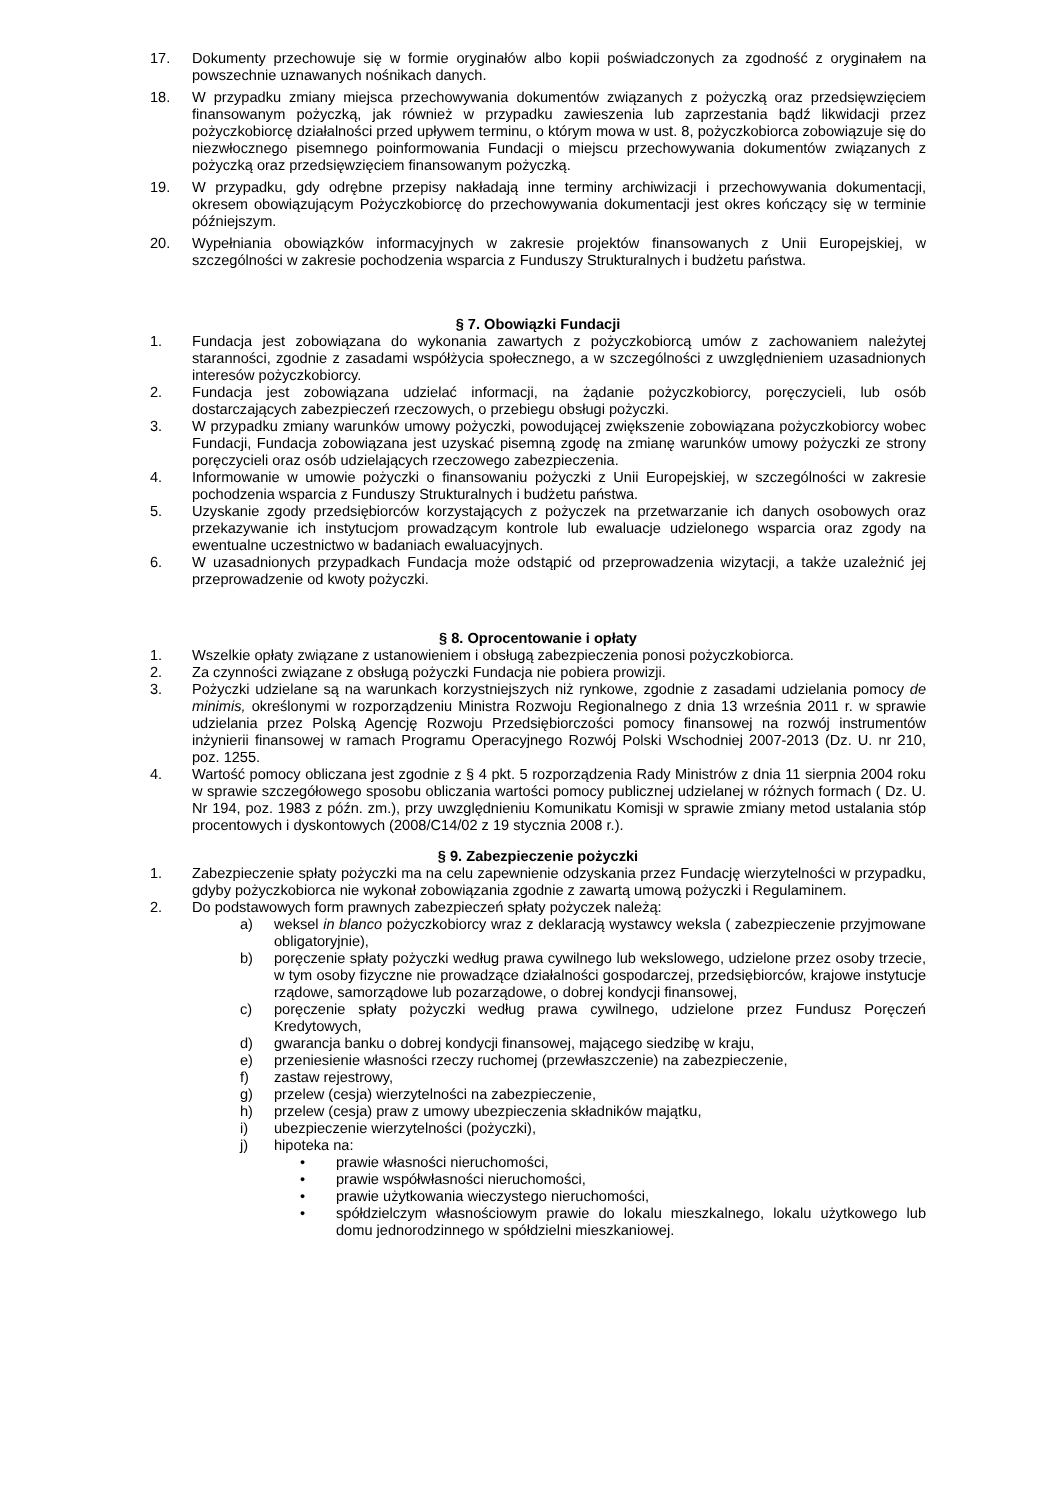17. Dokumenty przechowuje się w formie oryginałów albo kopii poświadczonych za zgodność z oryginałem na powszechnie uznawanych nośnikach danych.
18. W przypadku zmiany miejsca przechowywania dokumentów związanych z pożyczką oraz przedsięwzięciem finansowanym pożyczką, jak również w przypadku zawieszenia lub zaprzestania bądź likwidacji przez pożyczkobiorcę działalności przed upływem terminu, o którym mowa w ust. 8, pożyczkobiorca zobowiązuje się do niezwłocznego pisemnego poinformowania Fundacji o miejscu przechowywania dokumentów związanych z pożyczką oraz przedsięwzięciem finansowanym pożyczką.
19. W przypadku, gdy odrębne przepisy nakładają inne terminy archiwizacji i przechowywania dokumentacji, okresem obowiązującym Pożyczkobiorcę do przechowywania dokumentacji jest okres kończący się w terminie późniejszym.
20. Wypełniania obowiązków informacyjnych w zakresie projektów finansowanych z Unii Europejskiej, w szczególności w zakresie pochodzenia wsparcia z Funduszy Strukturalnych i budżetu państwa.
§ 7. Obowiązki Fundacji
1. Fundacja jest zobowiązana do wykonania zawartych z pożyczkobiorcą umów z zachowaniem należytej staranności, zgodnie z zasadami współżycia społecznego, a w szczególności z uwzględnieniem uzasadnionych interesów pożyczkobiorcy.
2. Fundacja jest zobowiązana udzielać informacji, na żądanie pożyczkobiorcy, poręczycieli, lub osób dostarczających zabezpieczeń rzeczowych, o przebiegu obsługi pożyczki.
3. W przypadku zmiany warunków umowy pożyczki, powodującej zwiększenie zobowiązana pożyczkobiorcy wobec Fundacji, Fundacja zobowiązana jest uzyskać pisemną zgodę na zmianę warunków umowy pożyczki ze strony poręczycieli oraz osób udzielających rzeczowego zabezpieczenia.
4. Informowanie w umowie pożyczki o finansowaniu pożyczki z Unii Europejskiej, w szczególności w zakresie pochodzenia wsparcia z Funduszy Strukturalnych i budżetu państwa.
5. Uzyskanie zgody przedsiębiorców korzystających z pożyczek na przetwarzanie ich danych osobowych oraz przekazywanie ich instytucjom prowadzącym kontrole lub ewaluacje udzielonego wsparcia oraz zgody na ewentualne uczestnictwo w badaniach ewaluacyjnych.
6. W uzasadnionych przypadkach Fundacja może odstąpić od przeprowadzenia wizytacji, a także uzależnić jej przeprowadzenie od kwoty pożyczki.
§ 8. Oprocentowanie i opłaty
1. Wszelkie opłaty związane z ustanowieniem i obsługą zabezpieczenia ponosi pożyczkobiorca.
2. Za czynności związane z obsługą pożyczki Fundacja nie pobiera prowizji.
3. Pożyczki udzielane są na warunkach korzystniejszych niż rynkowe, zgodnie z zasadami udzielania pomocy de minimis, określonymi w rozporządzeniu Ministra Rozwoju Regionalnego z dnia 13 września 2011 r. w sprawie udzielania przez Polską Agencję Rozwoju Przedsiębiorczości pomocy finansowej na rozwój instrumentów inżynierii finansowej w ramach Programu Operacyjnego Rozwój Polski Wschodniej 2007-2013 (Dz. U. nr 210, poz. 1255.
4. Wartość pomocy obliczana jest zgodnie z § 4 pkt. 5 rozporządzenia Rady Ministrów z dnia 11 sierpnia 2004 roku w sprawie szczegółowego sposobu obliczania wartości pomocy publicznej udzielanej w różnych formach ( Dz. U. Nr 194, poz. 1983 z późn. zm.), przy uwzględnieniu Komunikatu Komisji w sprawie zmiany metod ustalania stóp procentowych i dyskontowych (2008/C14/02 z 19 stycznia 2008 r.).
§ 9. Zabezpieczenie pożyczki
1. Zabezpieczenie spłaty pożyczki ma na celu zapewnienie odzyskania przez Fundację wierzytelności w przypadku, gdyby pożyczkobiorca nie wykonał zobowiązania zgodnie z zawartą umową pożyczki i Regulaminem.
2. Do podstawowych form prawnych zabezpieczeń spłaty pożyczek należą:
a) weksel in blanco pożyczkobiorcy wraz z deklaracją wystawcy weksla ( zabezpieczenie przyjmowane obligatoryjnie),
b) poręczenie spłaty pożyczki według prawa cywilnego lub wekslowego, udzielone przez osoby trzecie, w tym osoby fizyczne nie prowadzące działalności gospodarczej, przedsiębiorców, krajowe instytucje rządowe, samorządowe lub pozarządowe, o dobrej kondycji finansowej,
c) poręczenie spłaty pożyczki według prawa cywilnego, udzielone przez Fundusz Poręczeń Kredytowych,
d) gwarancja banku o dobrej kondycji finansowej, mającego siedzibę w kraju,
e) przeniesienie własności rzeczy ruchomej (przewłaszczenie) na zabezpieczenie,
f) zastaw rejestrowy,
g) przelew (cesja) wierzytelności na zabezpieczenie,
h) przelew (cesja) praw z umowy ubezpieczenia składników majątku,
i) ubezpieczenie wierzytelności (pożyczki),
j) hipoteka na:
• prawie własności nieruchomości,
• prawie współwłasności nieruchomości,
• prawie użytkowania wieczystego nieruchomości,
• spółdzielczym własnościowym prawie do lokalu mieszkalnego, lokalu użytkowego lub domu jednorodzinnego w spółdzielni mieszkaniowej.